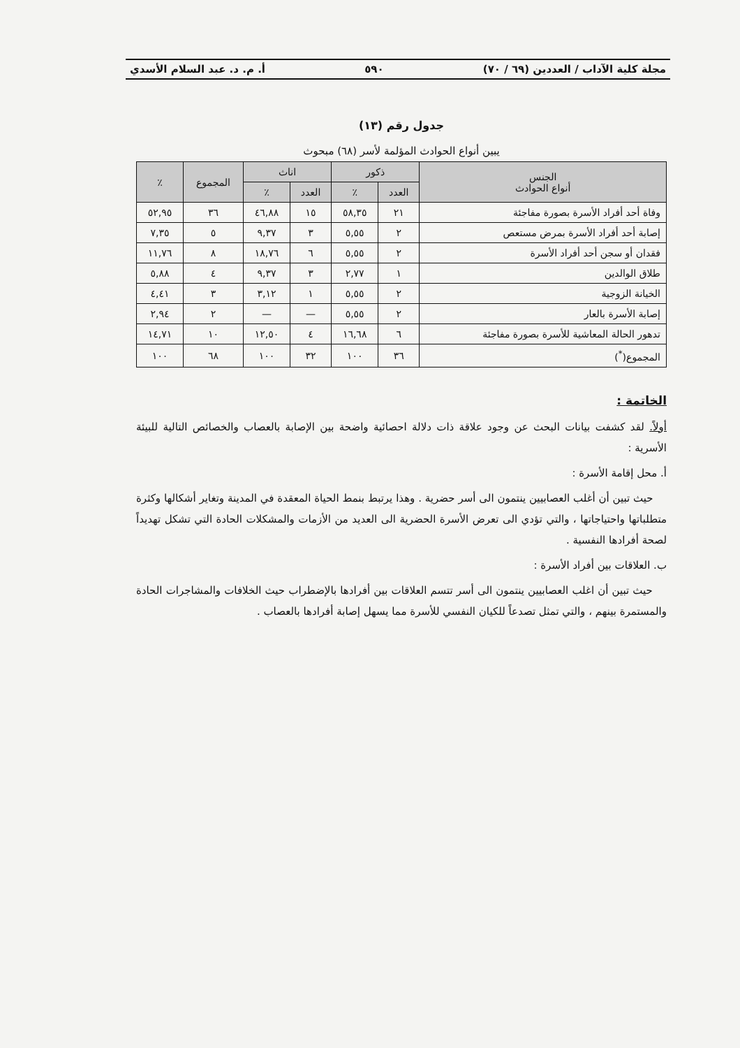مجلة كلية الآداب / العددين (٦٩ / ٧٠) ٥٩٠ أ. م. د. عبد السلام الأسدي
جدول رقم (١٣)
يبين أنواع الحوادث المؤلمة لأسر (٦٨) مبحوث
| الجنس أنواع الحوادث | ذكور | | اناث | | المجموع | ٪ |
| --- | --- | --- | --- | --- | --- | --- |
| | العدد | ٪ | العدد | ٪ | | |
| وفاة أحد أفراد الأسرة بصورة مفاجئة | ٢١ | ٥٨,٣٥ | ١٥ | ٤٦,٨٨ | ٣٦ | ٥٢,٩٥ |
| إصابة أحد أفراد الأسرة بمرض مستعص | ٢ | ٥,٥٥ | ٣ | ٩,٣٧ | ٥ | ٧,٣٥ |
| فقدان أو سجن أحد أفراد الأسرة | ٢ | ٥,٥٥ | ٦ | ١٨,٧٦ | ٨ | ١١,٧٦ |
| طلاق الوالدين | ١ | ٢,٧٧ | ٣ | ٩,٣٧ | ٤ | ٥,٨٨ |
| الخيانة الزوجية | ٢ | ٥,٥٥ | ١ | ٣,١٢ | ٣ | ٤,٤١ |
| إصابة الأسرة بالعار | ٢ | ٥,٥٥ | — | — | ٢ | ٢,٩٤ |
| تدهور الحالة المعاشية للأسرة بصورة مفاجئة | ٦ | ١٦,٦٨ | ٤ | ١٢,٥٠ | ١٠ | ١٤,٧١ |
| المجموع(<sup>*</sup>) | ٣٦ | ١٠٠ | ٣٢ | ١٠٠ | ٦٨ | ١٠٠ |
الخاتمة :
أولاً. لقد كشفت بيانات البحث عن وجود علاقة ذات دلالة احصائية واضحة بين الإصابة بالعصاب والخصائص التالية للبيئة الأسرية :
أ. محل إقامة الأسرة :
حيث تبين أن أغلب العصابيين ينتمون الى أسر حضرية . وهذا يرتبط بنمط الحياة المعقدة في المدينة وتغاير أشكالها وكثرة متطلباتها واحتياجاتها ، والتي تؤدي الى تعرض الأسرة الحضرية الى العديد من الأزمات والمشكلات الحادة التي تشكل تهديداً لصحة أفرادها النفسية .
ب. العلاقات بين أفراد الأسرة :
حيث تبين أن اغلب العصابيين ينتمون الى أسر تتسم العلاقات بين أفرادها بالإضطراب حيث الخلافات والمشاجرات الحادة والمستمرة بينهم ، والتي تمثل تصدعاً للكيان النفسي للأسرة مما يسهل إصابة أفرادها بالعصاب .